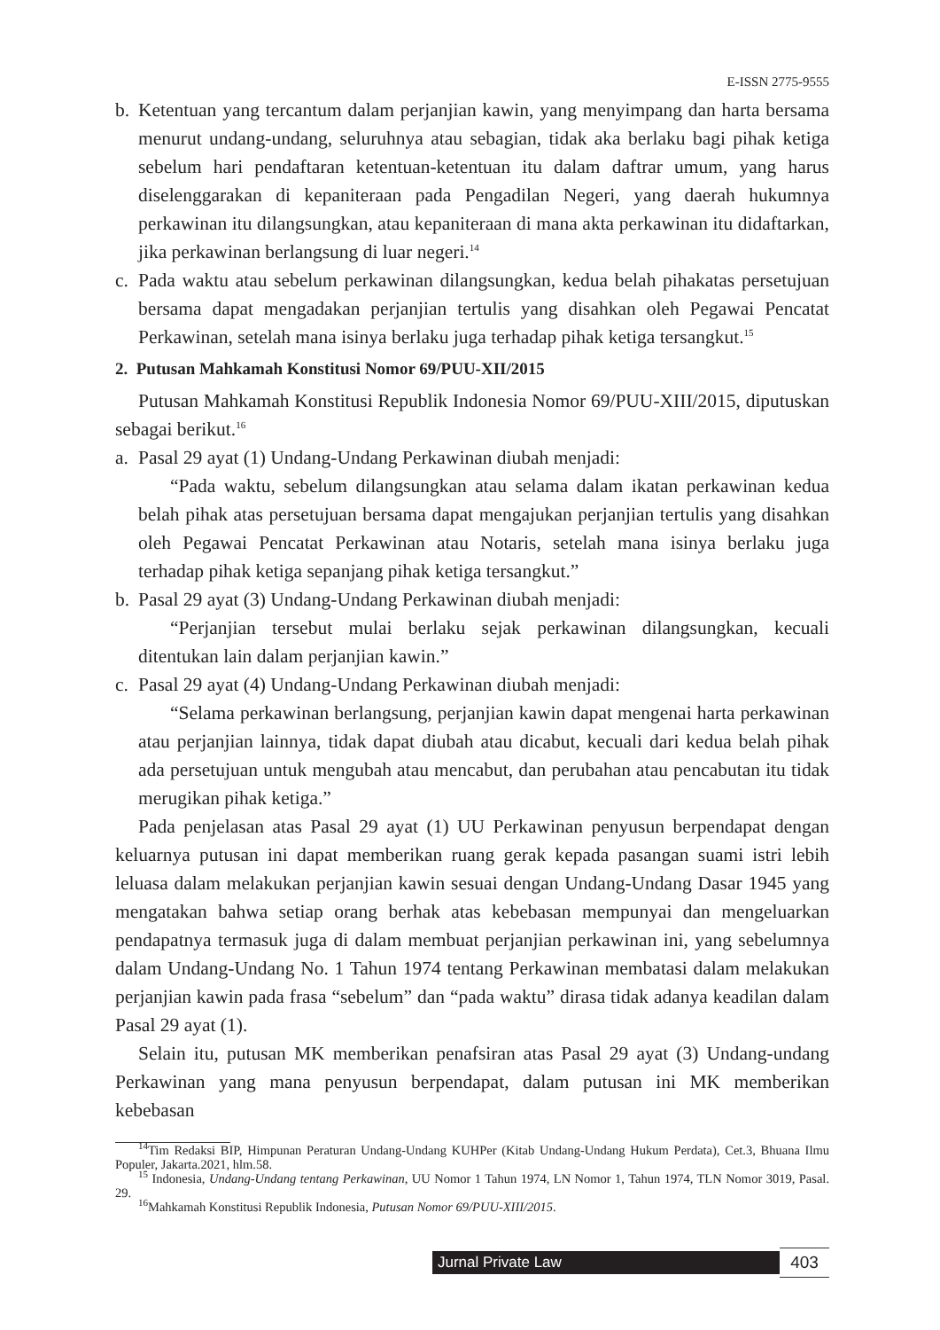E-ISSN 2775-9555
b. Ketentuan yang tercantum dalam perjanjian kawin, yang menyimpang dan harta bersama menurut undang-undang, seluruhnya atau sebagian, tidak aka berlaku bagi pihak ketiga sebelum hari pendaftaran ketentuan-ketentuan itu dalam daftrar umum, yang harus diselenggarakan di kepaniteraan pada Pengadilan Negeri, yang daerah hukumnya perkawinan itu dilangsungkan, atau kepaniteraan di mana akta perkawinan itu didaftarkan, jika perkawinan berlangsung di luar negeri.<sup>14</sup>
c. Pada waktu atau sebelum perkawinan dilangsungkan, kedua belah pihakatas persetujuan bersama dapat mengadakan perjanjian tertulis yang disahkan oleh Pegawai Pencatat Perkawinan, setelah mana isinya berlaku juga terhadap pihak ketiga tersangkut.<sup>15</sup>
2. Putusan Mahkamah Konstitusi Nomor 69/PUU-XII/2015
Putusan Mahkamah Konstitusi Republik Indonesia Nomor 69/PUU-XIII/2015, diputuskan sebagai berikut.<sup>16</sup>
a. Pasal 29 ayat (1) Undang-Undang Perkawinan diubah menjadi:
“Pada waktu, sebelum dilangsungkan atau selama dalam ikatan perkawinan kedua belah pihak atas persetujuan bersama dapat mengajukan perjanjian tertulis yang disahkan oleh Pegawai Pencatat Perkawinan atau Notaris, setelah mana isinya berlaku juga terhadap pihak ketiga sepanjang pihak ketiga tersangkut.”
b. Pasal 29 ayat (3) Undang-Undang Perkawinan diubah menjadi:
“Perjanjian tersebut mulai berlaku sejak perkawinan dilangsungkan, kecuali ditentukan lain dalam perjanjian kawin.”
c. Pasal 29 ayat (4) Undang-Undang Perkawinan diubah menjadi:
“Selama perkawinan berlangsung, perjanjian kawin dapat mengenai harta perkawinan atau perjanjian lainnya, tidak dapat diubah atau dicabut, kecuali dari kedua belah pihak ada persetujuan untuk mengubah atau mencabut, dan perubahan atau pencabutan itu tidak merugikan pihak ketiga.”
Pada penjelasan atas Pasal 29 ayat (1) UU Perkawinan penyusun berpendapat dengan keluarnya putusan ini dapat memberikan ruang gerak kepada pasangan suami istri lebih leluasa dalam melakukan perjanjian kawin sesuai dengan Undang-Undang Dasar 1945 yang mengatakan bahwa setiap orang berhak atas kebebasan mempunyai dan mengeluarkan pendapatnya termasuk juga di dalam membuat perjanjian perkawinan ini, yang sebelumnya dalam Undang-Undang No. 1 Tahun 1974 tentang Perkawinan membatasi dalam melakukan perjanjian kawin pada frasa “sebelum” dan “pada waktu” dirasa tidak adanya keadilan dalam Pasal 29 ayat (1).
Selain itu, putusan MK memberikan penafsiran atas Pasal 29 ayat (3) Undang-undang Perkawinan yang mana penyusun berpendapat, dalam putusan ini MK memberikan kebebasan
<sup>14</sup> Tim Redaksi BIP, Himpunan Peraturan Undang-Undang KUHPer (Kitab Undang-Undang Hukum Perdata), Cet.3, Bhuana Ilmu Populer, Jakarta.2021, hlm.58.
<sup>15</sup> Indonesia, Undang-Undang tentang Perkawinan, UU Nomor 1 Tahun 1974, LN Nomor 1, Tahun 1974, TLN Nomor 3019, Pasal. 29.
<sup>16</sup> Mahkamah Konstitusi Republik Indonesia, Putusan Nomor 69/PUU-XIII/2015.
Jurnal Private Law 403